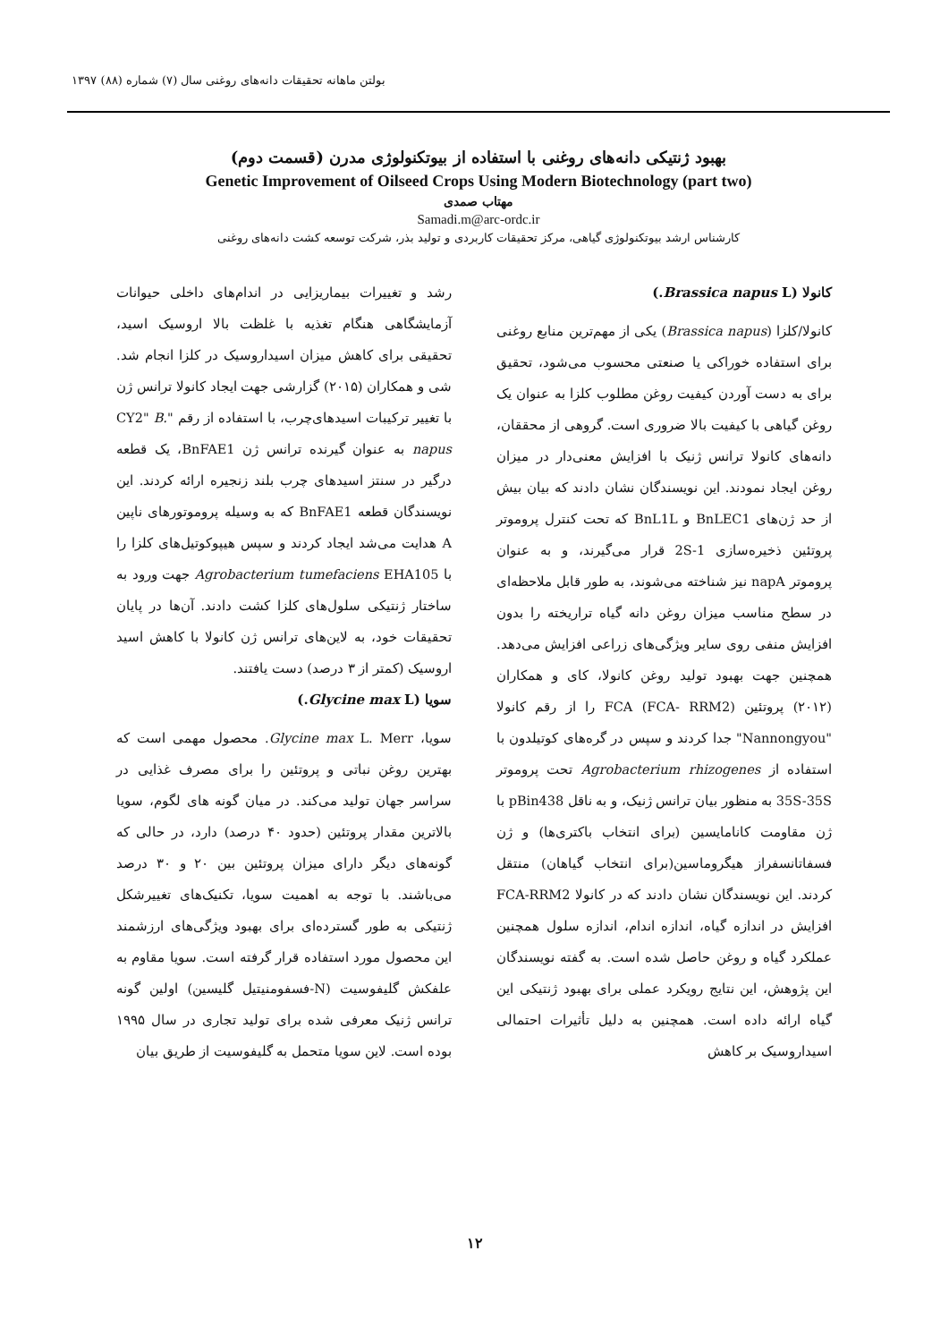بولتن ماهانه تحقیقات دانه‌های روغنی سال (۷) شماره (۸۸) ۱۳۹۷
بهبود ژنتیکی دانه‌های روغنی با استفاده از بیوتکنولوژی مدرن (قسمت دوم)
Genetic Improvement of Oilseed Crops Using Modern Biotechnology (part two)
مهتاب صمدی
Samadi.m@arc-ordc.ir
کارشناس ارشد بیوتکنولوژی گیاهی، مرکز تحقیقات کاربردی و تولید بذر، شرکت توسعه کشت دانه‌های روغنی
کانولا (Brassica napus L.)
کانولا/کلزا (Brassica napus) یکی از مهم‌ترین منابع روغنی برای استفاده خوراکی یا صنعتی محسوب می‌شود، تحقیق برای به دست آوردن کیفیت روغن مطلوب کلزا به عنوان یک روغن گیاهی با کیفیت بالا ضروری است. گروهی از محققان، دانه‌های کانولا ترانس ژنیک با افزایش معنی‌دار در میزان روغن ایجاد نمودند. این نویسندگان نشان دادند که بیان بیش از حد ژن‌های BnLEC1 و BnL1L که تحت کنترل پروموتر پروتئین ذخیره‌سازی 2S-1 قرار می‌گیرند، و به عنوان پروموتر napA نیز شناخته می‌شوند، به طور قابل ملاحظه‌ای در سطح مناسب میزان روغن دانه گیاه تراریخته را بدون افزایش منفی روی سایر ویژگی‌های زراعی افزایش می‌دهد. همچنین جهت بهبود تولید روغن کانولا، کای و همکاران (۲۰۱۲) پروتئین FCA (FCA- RRM2) را از رقم کانولا "Nannongyou" جدا کردند و سپس در گره‌های کوتیلدون با استفاده از Agrobacterium rhizogenes تحت پروموتر 35S-35S به منظور بیان ترانس ژنیک، و به ناقل pBin438 با ژن مقاومت کانامایسین (برای انتخاب باکتری‌ها) و ژن فسفاتانسفراز هیگروماسین(برای انتخاب گیاهان) منتقل کردند. این نویسندگان نشان دادند که در کانولا FCA-RRM2 افزایش در اندازه گیاه، اندازه اندام، اندازه سلول همچنین عملکرد گیاه و روغن حاصل شده است. به گفته نویسندگان این پژوهش، این نتایج رویکرد عملی برای بهبود ژنتیکی این گیاه ارائه داده است. همچنین به دلیل تأثیرات احتمالی اسیداروسیک بر کاهش
رشد و تغییرات بیماریزایی در اندام‌های داخلی حیوانات آزمایشگاهی هنگام تغذیه با غلظت بالا اروسیک اسید، تحقیقی برای کاهش میزان اسیداروسیک در کلزا انجام شد. شی و همکاران (۲۰۱۵) گزارشی جهت ایجاد کانولا ترانس ژن با تغییر ترکیبات اسیدهای‌چرب، با استفاده از رقم "CY2" B. napus به عنوان گیرنده ترانس ژن BnFAE1، یک قطعه درگیر در سنتز اسیدهای چرب بلند زنجیره ارائه کردند. این نویسندگان قطعه BnFAE1 که به وسیله پروموتورهای ناپین A هدایت می‌شد ایجاد کردند و سپس هیپوکوتیل‌های کلزا را با Agrobacterium tumefaciens EHA105 جهت ورود به ساختار ژنتیکی سلول‌های کلزا کشت دادند. آن‌ها در پایان تحقیقات خود، به لاین‌های ترانس ژن کانولا با کاهش اسید اروسیک (کمتر از ۳ درصد) دست یافتند.
سویا (Glycine max L.)
سویا، Glycine max L. Merr. محصول مهمی است که بهترین روغن نباتی و پروتئین را برای مصرف غذایی در سراسر جهان تولید می‌کند. در میان گونه های لگوم، سویا بالاترین مقدار پروتئین (حدود ۴۰ درصد) دارد، در حالی که گونه‌های دیگر دارای میزان پروتئین بین ۲۰ و ۳۰ درصد می‌باشند. با توجه به اهمیت سویا، تکنیک‌های تغییرشکل ژنتیکی به طور گسترده‌ای برای بهبود ویژگی‌های ارزشمند این محصول مورد استفاده قرار گرفته است. سویا مقاوم به علفکش گلیفوسیت (N-فسفومنیتیل گلیسین) اولین گونه ترانس ژنیک معرفی شده برای تولید تجاری در سال ۱۹۹۵ بوده است. لاین سویا متحمل به گلیفوسیت از طریق بیان
۱۲